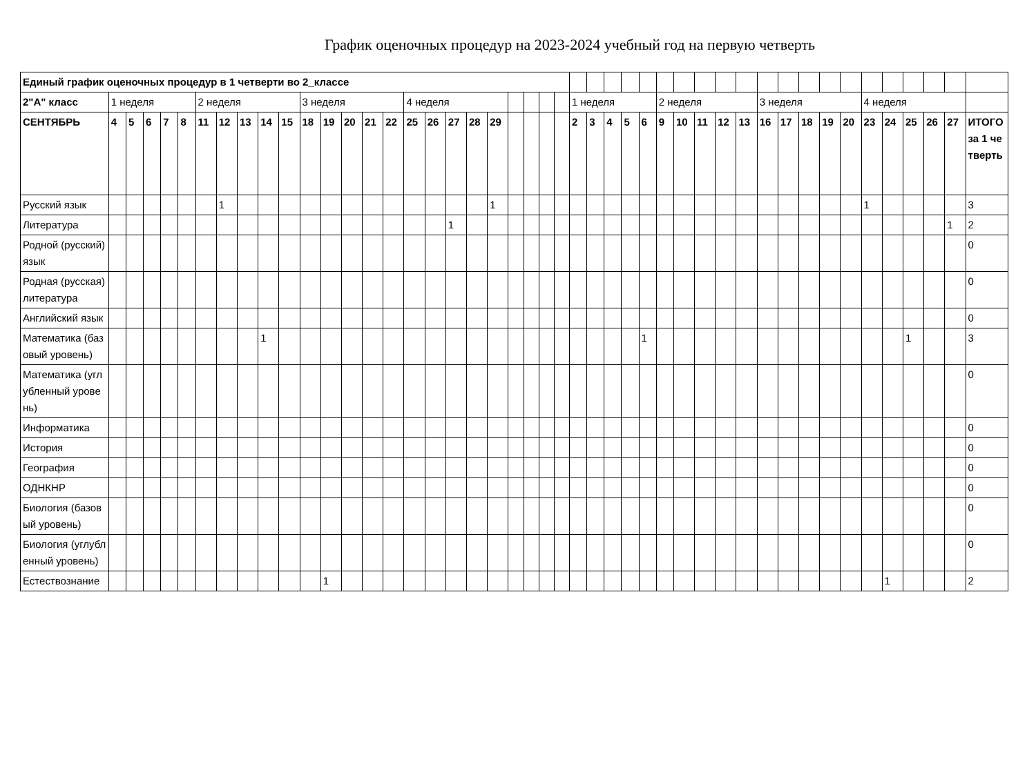График оценочных процедур на 2023-2024 учебный год на первую четверть
| Единый график оценочных процедур в 1 четверти во 2_классе | | | | | | | | | | | | | | | | | | | | | | | | | | | | | | | | | | | | | | | | | | | | | |
| 2"А" класс | 1 неделя | | | | | 2 неделя | | | | | 3 неделя | | | | | 4 неделя | | | | | | | | | 1 неделя | | | | | 2 неделя | | | | | 3 неделя | | | | | 4 неделя | | | | | |
| СЕНТЯБРЬ | 4 | 5 | 6 | 7 | 8 | 11 | 12 | 13 | 14 | 15 | 18 | 19 | 20 | 21 | 22 | 25 | 26 | 27 | 28 | 29 | | | | | 2 | 3 | 4 | 5 | 6 | 9 | 10 | 11 | 12 | 13 | 16 | 17 | 18 | 19 | 20 | 23 | 24 | 25 | 26 | 27 | ИТОГО за 1 четверть |
| Русский язык | | | | | | | 1 | | | | | | | | | | | | | 1 | | | | | | | | | | | | | | | | | | | | 1 | | | | | 3 |
| Литература | | | | | | | | | | | | | | | | | | 1 | | | | | | | | | | | | | | | | | | | | | | | | | | 1 | 2 |
| Родной (русский) язык | | | | | | | | | | | | | | | | | | | | | | | | | | | | | | | | | | | | | | | | | | | | | 0 |
| Родная (русская) литература | | | | | | | | | | | | | | | | | | | | | | | | | | | | | | | | | | | | | | | | | | | | | 0 |
| Английский язык | | | | | | | | | | | | | | | | | | | | | | | | | | | | | | | | | | | | | | | | | | | | | 0 |
| Математика (базовый уровень) | | | | | | | | | 1 | | | | | | | | | | | | | | | | | | | | 1 | | | | | | | | | | | | | 1 | | | 3 |
| Математика (углубленный уровень) | | | | | | | | | | | | | | | | | | | | | | | | | | | | | | | | | | | | | | | | | | | | | 0 |
| Информатика | | | | | | | | | | | | | | | | | | | | | | | | | | | | | | | | | | | | | | | | | | | | | 0 |
| История | | | | | | | | | | | | | | | | | | | | | | | | | | | | | | | | | | | | | | | | | | | | | 0 |
| География | | | | | | | | | | | | | | | | | | | | | | | | | | | | | | | | | | | | | | | | | | | | | 0 |
| ОДНКНР | | | | | | | | | | | | | | | | | | | | | | | | | | | | | | | | | | | | | | | | | | | | | 0 |
| Биология (базовый уровень) | | | | | | | | | | | | | | | | | | | | | | | | | | | | | | | | | | | | | | | | | | | | | 0 |
| Биология (углубленный уровень) | | | | | | | | | | | | | | | | | | | | | | | | | | | | | | | | | | | | | | | | | | | | | 0 |
| Естествознание | | | | | | | | | | | | 1 | | | | | | | | | | | | | | | | | | | | | | | | | | | | | 1 | | | | 2 |